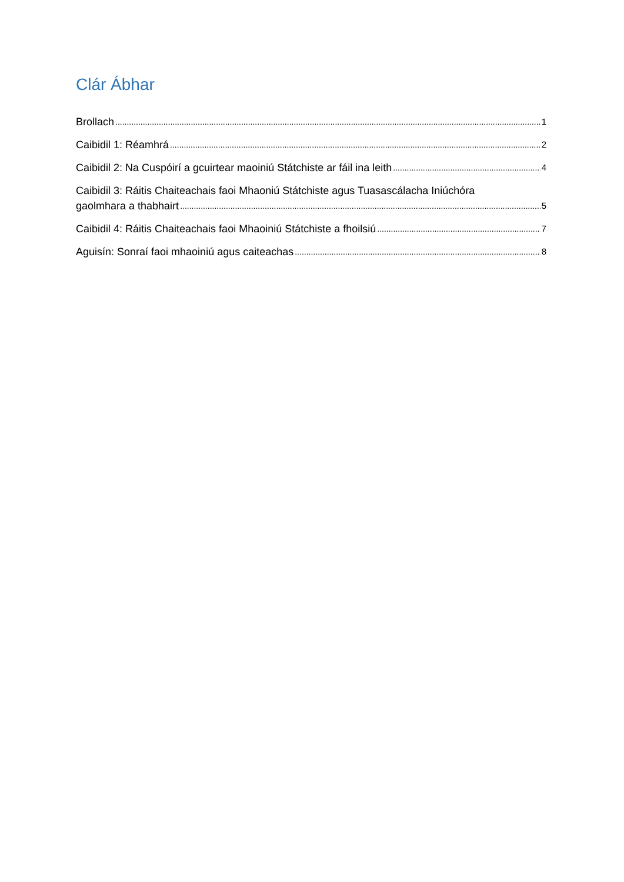Clár Ábhar
Brollach 1
Caibidil 1: Réamhrá 2
Caibidil 2: Na Cuspóirí a gcuirtear maoiniú Státchiste ar fáil ina leith 4
Caibidil 3: Ráitis Chaiteachais faoi Mhaoniú Státchiste agus Tuasascálacha Iniúchóra
gaolmhara a thabhairt 5
Caibidil 4: Ráitis Chaiteachais faoi Mhaoiniú Státchiste a fhoilsiú 7
Aguisín: Sonraí faoi mhaoiniú agus caiteachas 8